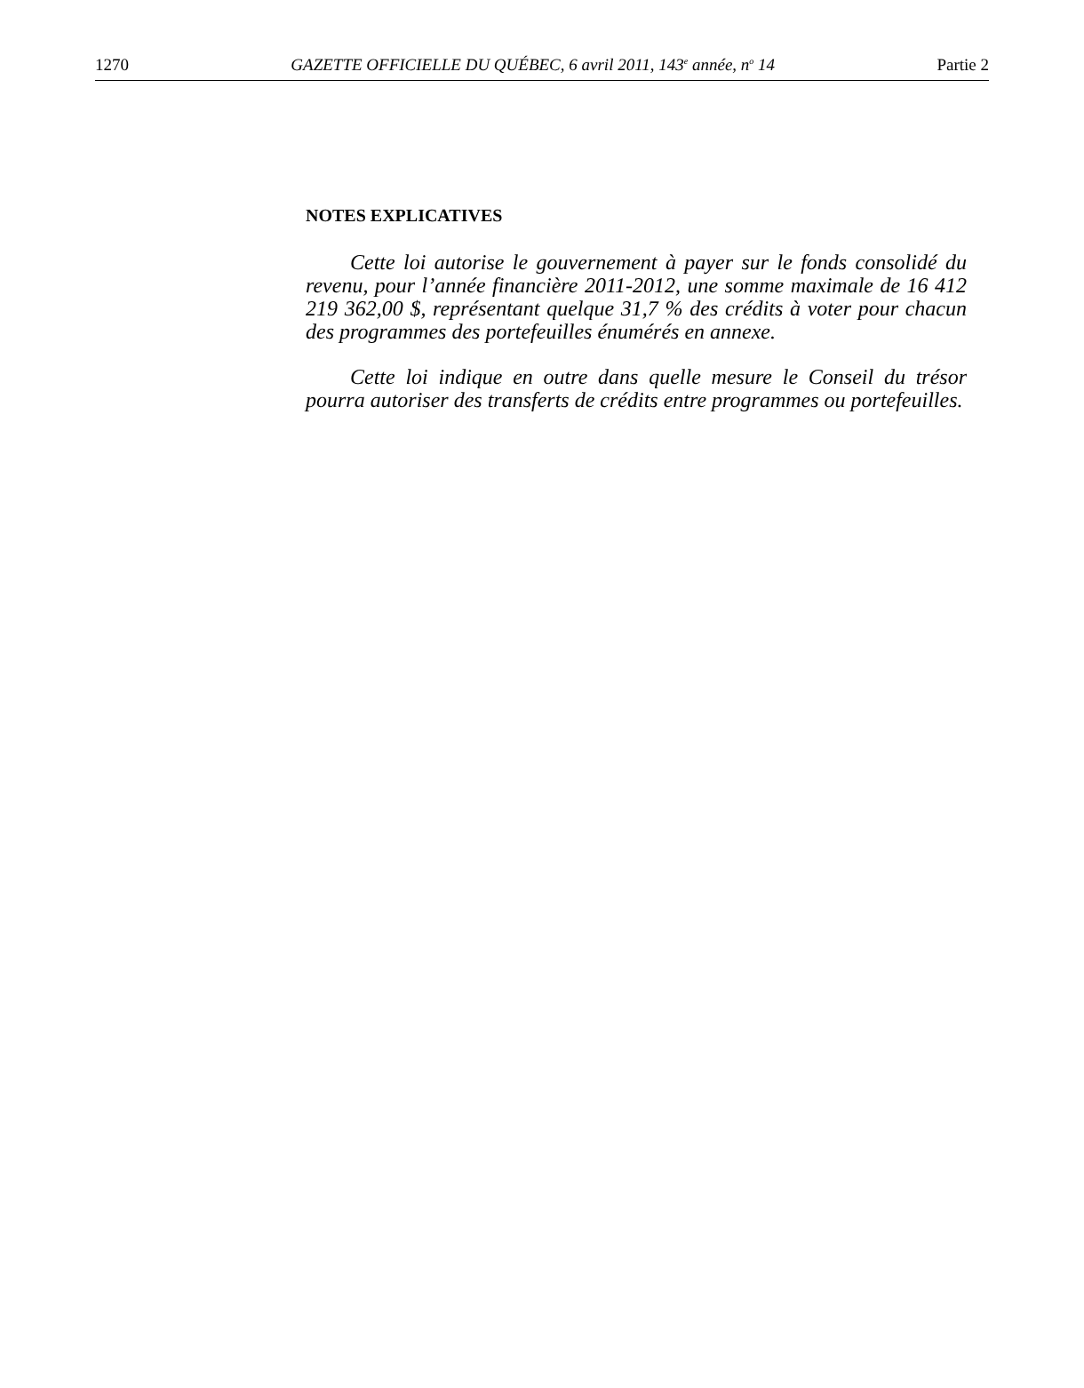1270 GAZETTE OFFICIELLE DU QUÉBEC, 6 avril 2011, 143<sup>e</sup> année, n<sup>o</sup> 14 Partie 2
NOTES EXPLICATIVES
Cette loi autorise le gouvernement à payer sur le fonds consolidé du revenu, pour l’année financière 2011-2012, une somme maximale de 16 412 219 362,00 $, représentant quelque 31,7 % des crédits à voter pour chacun des programmes des portefeuilles énumérés en annexe.
Cette loi indique en outre dans quelle mesure le Conseil du trésor pourra autoriser des transferts de crédits entre programmes ou portefeuilles.